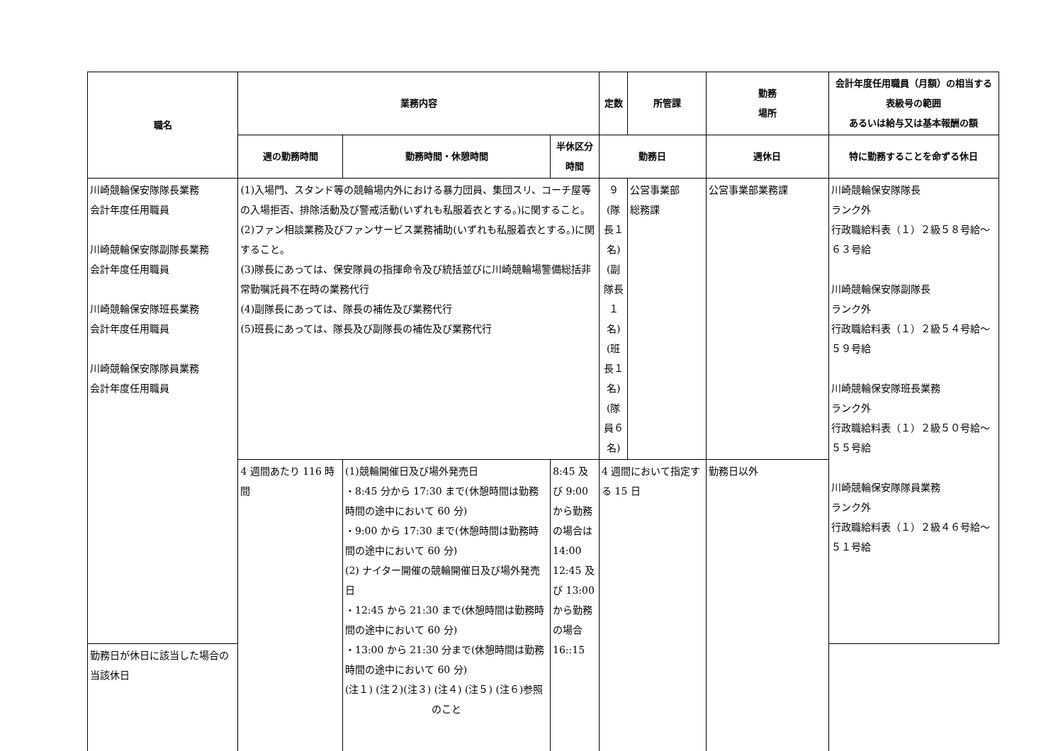| 職名 | 業務内容 | | | 定数 | 所管課 | 勤務 場所 | 会計年度任用職員（月額）の相当する表級号の範囲 あるいは給与又は基本報酬の額 |
| --- | --- | --- | --- | --- | --- | --- | --- |
| | 週の勤務時間 | 勤務時間・休憩時間 | 半休区分時間 | 勤務日 | | 週休日 | 特に勤務することを命ずる休日 |
| 川崎競輪保安隊隊長業務 会計年度任用職員 川崎競輪保安隊副隊長業務 会計年度任用職員 川崎競輪保安隊班長業務 会計年度任用職員 川崎競輪保安隊隊員業務 会計年度任用職員 | (1)入場門、スタンド等の競輪場内外における暴力団員、集団スリ、コーチ屋等の入場拒否、排除活動及び警戒活動(いずれも私服着衣とする。)に関すること。 (2)ファン相談業務及びファンサービス業務補助(いずれも私服着衣とする。)に関すること。 (3)隊長にあっては、保安隊員の指揮命令及び統括並びに川崎競輪場警備総括非常勤嘱託員不在時の業務代行 (4)副隊長にあっては、隊長の補佐及び業務代行 (5)班長にあっては、隊長及び副隊長の補佐及び業務代行 | | | ９ (隊長１名) (副隊長１名) (班長１名) (隊員６名) | 公営事業部 総務課 | 公営事業部業務課 | 川崎競輪保安隊隊長 ランク外 行政職給料表（１）２級５８号給～６３号給 川崎競輪保安隊副隊長 ランク外 行政職給料表（１）２級５４号給～５９号給 川崎競輪保安隊班長業務 ランク外 行政職給料表（１）２級５０号給～５５号給 川崎競輪保安隊隊員業務 ランク外 行政職給料表（１）２級４６号給～５１号給 |
| | 4 週間あたり 116 時間 | (1)競輪開催日及び場外発売日 ・8:45 分から 17:30 まで(休憩時間は勤務時間の途中において 60 分) ・9:00 から 17:30 まで(休憩時間は勤務時間の途中において 60 分) (2) ナイター開催の競輪開催日及び場外発売日 ・12:45 から 21:30 まで(休憩時間は勤務時間の途中において 60 分) ・13:00 から 21:30 分まで(休憩時間は勤務時間の途中において 60 分) (注１) (注２)(注３) (注４) (注５) (注６)参照 のこと | 8:45 及び 9:00 から勤務の場合は 14:00 12:45 及び 13:00 から勤務の場合 16::15 | 4 週間において指定する 15 日 | | 勤務日以外 | |
| 勤務日が休日に該当した場合の当該休日 | | | | | | | |